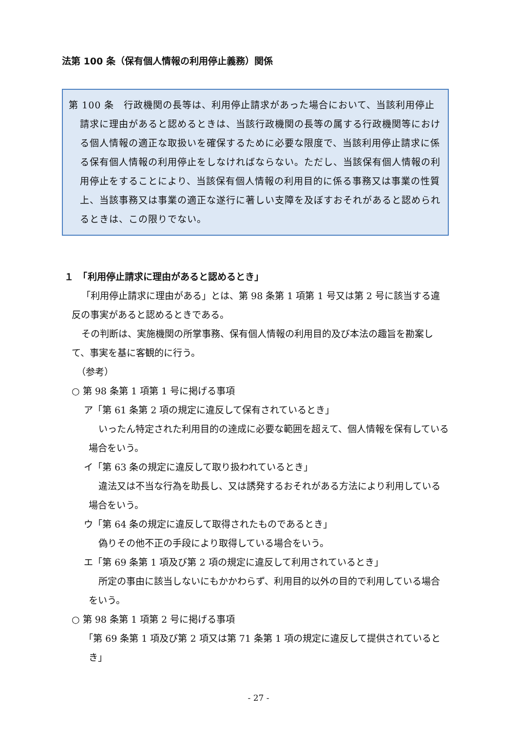法第 100 条（保有個人情報の利用停止義務）関係
第 100 条　行政機関の長等は、利用停止請求があった場合において、当該利用停止請求に理由があると認めるときは、当該行政機関の長等の属する行政機関等における個人情報の適正な取扱いを確保するために必要な限度で、当該利用停止請求に係る保有個人情報の利用停止をしなければならない。ただし、当該保有個人情報の利用停止をすることにより、当該保有個人情報の利用目的に係る事務又は事業の性質上、当該事務又は事業の適正な遂行に著しい支障を及ぼすおそれがあると認められるときは、この限りでない。
１　「利用停止請求に理由があると認めるとき」
「利用停止請求に理由がある」とは、第 98 条第 1 項第 1 号又は第 2 号に該当する違反の事実があると認めるときである。
その判断は、実施機関の所掌事務、保有個人情報の利用目的及び本法の趣旨を勘案して、事実を基に客観的に行う。
（参考）
○ 第 98 条第 1 項第 1 号に掲げる事項
ア「第 61 条第 2 項の規定に違反して保有されているとき」
いったん特定された利用目的の達成に必要な範囲を超えて、個人情報を保有している場合をいう。
イ「第 63 条の規定に違反して取り扱われているとき」
違法又は不当な行為を助長し、又は誘発するおそれがある方法により利用している場合をいう。
ウ「第 64 条の規定に違反して取得されたものであるとき」
偽りその他不正の手段により取得している場合をいう。
エ「第 69 条第 1 項及び第 2 項の規定に違反して利用されているとき」
所定の事由に該当しないにもかかわらず、利用目的以外の目的で利用している場合をいう。
○ 第 98 条第 1 項第 2 号に掲げる事項
「第 69 条第 1 項及び第 2 項又は第 71 条第 1 項の規定に違反して提供されているとき」
- 27 -